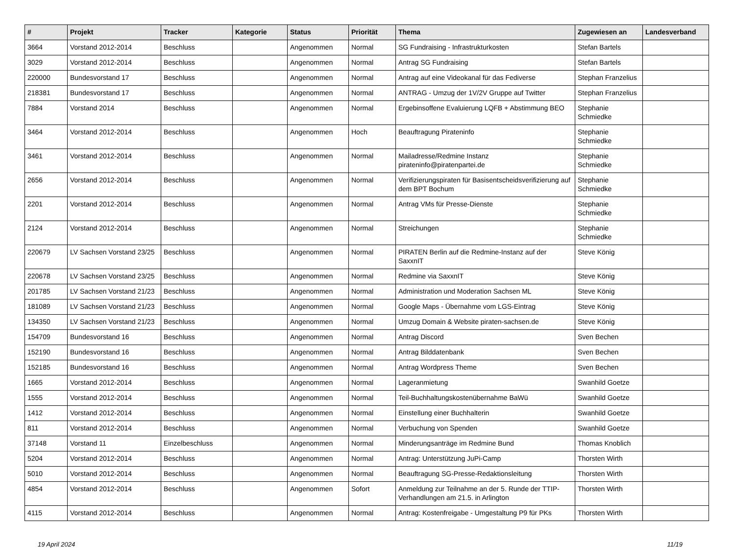| # | Projekt | Tracker | Kategorie | Status | Priorität | Thema | Zugewiesen an | Landesverband |
| --- | --- | --- | --- | --- | --- | --- | --- | --- |
| 3664 | Vorstand 2012-2014 | Beschluss | | Angenommen | Normal | SG Fundraising - Infrastrukturkosten | Stefan Bartels | |
| 3029 | Vorstand 2012-2014 | Beschluss | | Angenommen | Normal | Antrag SG Fundraising | Stefan Bartels | |
| 220000 | Bundesvorstand 17 | Beschluss | | Angenommen | Normal | Antrag auf eine Videokanal für das Fediverse | Stephan Franzelius | |
| 218381 | Bundesvorstand 17 | Beschluss | | Angenommen | Normal | ANTRAG - Umzug der 1V/2V Gruppe auf Twitter | Stephan Franzelius | |
| 7884 | Vorstand 2014 | Beschluss | | Angenommen | Normal | Ergebinsoffene Evaluierung LQFB + Abstimmung BEO | Stephanie Schmiedke | |
| 3464 | Vorstand 2012-2014 | Beschluss | | Angenommen | Hoch | Beauftragung Pirateninfo | Stephanie Schmiedke | |
| 3461 | Vorstand 2012-2014 | Beschluss | | Angenommen | Normal | Mailadresse/Redmine Instanz pirateninfo@piratenpartei.de | Stephanie Schmiedke | |
| 2656 | Vorstand 2012-2014 | Beschluss | | Angenommen | Normal | Verifizierungspiraten für Basisentscheidsverifizierung auf dem BPT Bochum | Stephanie Schmiedke | |
| 2201 | Vorstand 2012-2014 | Beschluss | | Angenommen | Normal | Antrag VMs für Presse-Dienste | Stephanie Schmiedke | |
| 2124 | Vorstand 2012-2014 | Beschluss | | Angenommen | Normal | Streichungen | Stephanie Schmiedke | |
| 220679 | LV Sachsen Vorstand 23/25 | Beschluss | | Angenommen | Normal | PIRATEN Berlin auf die Redmine-Instanz auf der SaxxnIT | Steve König | |
| 220678 | LV Sachsen Vorstand 23/25 | Beschluss | | Angenommen | Normal | Redmine via SaxxnIT | Steve König | |
| 201785 | LV Sachsen Vorstand 21/23 | Beschluss | | Angenommen | Normal | Administration und Moderation Sachsen ML | Steve König | |
| 181089 | LV Sachsen Vorstand 21/23 | Beschluss | | Angenommen | Normal | Google Maps - Übernahme vom LGS-Eintrag | Steve König | |
| 134350 | LV Sachsen Vorstand 21/23 | Beschluss | | Angenommen | Normal | Umzug Domain & Website piraten-sachsen.de | Steve König | |
| 154709 | Bundesvorstand 16 | Beschluss | | Angenommen | Normal | Antrag Discord | Sven Bechen | |
| 152190 | Bundesvorstand 16 | Beschluss | | Angenommen | Normal | Antrag Bilddatenbank | Sven Bechen | |
| 152185 | Bundesvorstand 16 | Beschluss | | Angenommen | Normal | Antrag Wordpress Theme | Sven Bechen | |
| 1665 | Vorstand 2012-2014 | Beschluss | | Angenommen | Normal | Lageranmietung | Swanhild Goetze | |
| 1555 | Vorstand 2012-2014 | Beschluss | | Angenommen | Normal | Teil-Buchhaltungskostenübernahme BaWü | Swanhild Goetze | |
| 1412 | Vorstand 2012-2014 | Beschluss | | Angenommen | Normal | Einstellung einer Buchhalterin | Swanhild Goetze | |
| 811 | Vorstand 2012-2014 | Beschluss | | Angenommen | Normal | Verbuchung von Spenden | Swanhild Goetze | |
| 37148 | Vorstand 11 | Einzelbeschluss | | Angenommen | Normal | Minderungsanträge im Redmine Bund | Thomas Knoblich | |
| 5204 | Vorstand 2012-2014 | Beschluss | | Angenommen | Normal | Antrag: Unterstützung JuPi-Camp | Thorsten Wirth | |
| 5010 | Vorstand 2012-2014 | Beschluss | | Angenommen | Normal | Beauftragung SG-Presse-Redaktionsleitung | Thorsten Wirth | |
| 4854 | Vorstand 2012-2014 | Beschluss | | Angenommen | Sofort | Anmeldung zur Teilnahme an der 5. Runde der TTIP-Verhandlungen am 21.5. in Arlington | Thorsten Wirth | |
| 4115 | Vorstand 2012-2014 | Beschluss | | Angenommen | Normal | Antrag: Kostenfreigabe - Umgestaltung P9 für PKs | Thorsten Wirth | |
19 April 2024 11/19